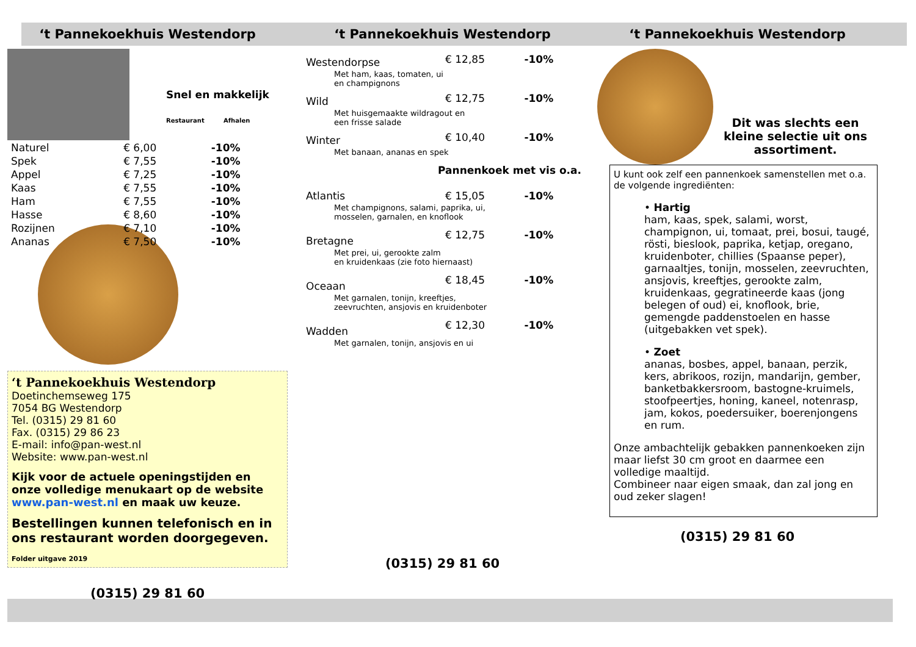‘t Pannekoekhuis Westendorp
Snel en makkelijk
Restaurant Afhalen
| Naturel | € 6,00 | -10% |
| Spek | € 7,55 | -10% |
| Appel | € 7,25 | -10% |
| Kaas | € 7,55 | -10% |
| Ham | € 7,55 | -10% |
| Hasse | € 8,60 | -10% |
| Rozijnen | € 7,10 | -10% |
| Ananas | € 7,50 | -10% |
‘t Pannekoekhuis Westendorp
Doetinchemseweg 175
7054 BG Westendorp
Tel. (0315) 29 81 60
Fax. (0315) 29 86 23
E-mail: info@pan-west.nl
Website: www.pan-west.nl
Kijk voor de actuele openingstijden en onze volledige menukaart op de website www.pan-west.nl en maak uw keuze.
Bestellingen kunnen telefonisch en in ons restaurant worden doorgegeven.
Folder uitgave 2019
(0315) 29 81 60
‘t Pannekoekhuis Westendorp
| Westendorpse | € 12,85 | -10% |
| Met ham, kaas, tomaten, ui en champignons | | |
| Wild | € 12,75 | -10% |
| Met huisgemaakte wildragout en een frisse salade | | |
| Winter | € 10,40 | -10% |
| Met banaan, ananas en spek | | |
| Pannenkoek met vis o.a. | | |
| Atlantis | € 15,05 | -10% |
| Met champignons, salami, paprika, ui, mosselen, garnalen, en knoflook | | |
| Bretagne | € 12,75 | -10% |
| Met prei, ui, gerookte zalm en kruidenkaas (zie foto hiernaast) | | |
| Oceaan | € 18,45 | -10% |
| Met garnalen, tonijn, kreeftjes, zeevruchten, ansjovis en kruidenboter | | |
| Wadden | € 12,30 | -10% |
| Met garnalen, tonijn, ansjovis en ui | | |
(0315) 29 81 60
‘t Pannekoekhuis Westendorp
Dit was slechts een kleine selectie uit ons assortiment.
U kunt ook zelf een pannenkoek samenstellen met o.a. de volgende ingrediënten:
• Hartig
ham, kaas, spek, salami, worst, champignon, ui, tomaat, prei, bosui, taugé, rösti, bieslook, paprika, ketjap, oregano, kruidenboter, chillies (Spaanse peper), garnaaltjes, tonijn, mosselen, zeevruchten, ansjovis, kreeftjes, gerookte zalm, kruidenkaas, gegratineerde kaas (jong belegen of oud) ei, knoflook, brie, gemengde paddenstoelen en hasse (uitgebakken vet spek).
• Zoet
ananas, bosbes, appel, banaan, perzik, kers, abrikoos, rozijn, mandarijn, gember, banketbakkersroom, bastogne-kruimels, stoofpeertjes, honing, kaneel, notenrasp, jam, kokos, poedersuiker, boerenjongens en rum.
Onze ambachtelijk gebakken pannenkoeken zijn maar liefst 30 cm groot en daarmee een volledige maaltijd.
Combineer naar eigen smaak, dan zal jong en oud zeker slagen!
(0315) 29 81 60